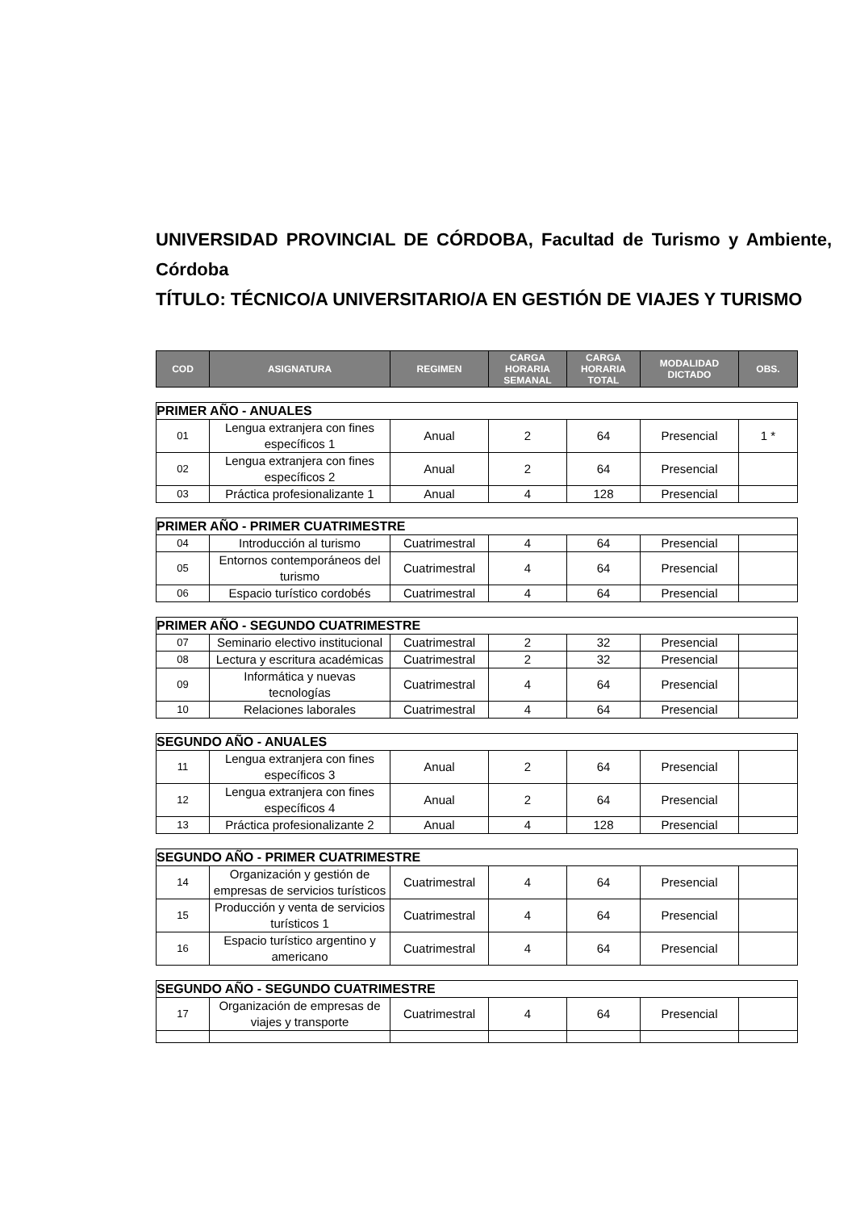UNIVERSIDAD PROVINCIAL DE CÓRDOBA, Facultad de Turismo y Ambiente, Córdoba
TÍTULO: TÉCNICO/A UNIVERSITARIO/A EN GESTIÓN DE VIAJES Y TURISMO
| COD | ASIGNATURA | REGIMEN | CARGA HORARIA SEMANAL | CARGA HORARIA TOTAL | MODALIDAD DICTADO | OBS. |
| --- | --- | --- | --- | --- | --- | --- |
| PRIMER AÑO - ANUALES | | | | | | |
| 01 | Lengua extranjera con fines específicos 1 | Anual | 2 | 64 | Presencial | 1 * |
| 02 | Lengua extranjera con fines específicos 2 | Anual | 2 | 64 | Presencial | |
| 03 | Práctica profesionalizante 1 | Anual | 4 | 128 | Presencial | |
| PRIMER AÑO - PRIMER CUATRIMESTRE | | | | | | |
| 04 | Introducción al turismo | Cuatrimestral | 4 | 64 | Presencial | |
| 05 | Entornos contemporáneos del turismo | Cuatrimestral | 4 | 64 | Presencial | |
| 06 | Espacio turístico cordobés | Cuatrimestral | 4 | 64 | Presencial | |
| PRIMER AÑO - SEGUNDO CUATRIMESTRE | | | | | | |
| 07 | Seminario electivo institucional | Cuatrimestral | 2 | 32 | Presencial | |
| 08 | Lectura y escritura académicas | Cuatrimestral | 2 | 32 | Presencial | |
| 09 | Informática y nuevas tecnologías | Cuatrimestral | 4 | 64 | Presencial | |
| 10 | Relaciones laborales | Cuatrimestral | 4 | 64 | Presencial | |
| SEGUNDO AÑO - ANUALES | | | | | | |
| 11 | Lengua extranjera con fines específicos 3 | Anual | 2 | 64 | Presencial | |
| 12 | Lengua extranjera con fines específicos 4 | Anual | 2 | 64 | Presencial | |
| 13 | Práctica profesionalizante 2 | Anual | 4 | 128 | Presencial | |
| SEGUNDO AÑO - PRIMER CUATRIMESTRE | | | | | | |
| 14 | Organización y gestión de empresas de servicios turísticos | Cuatrimestral | 4 | 64 | Presencial | |
| 15 | Producción y venta de servicios turísticos 1 | Cuatrimestral | 4 | 64 | Presencial | |
| 16 | Espacio turístico argentino y americano | Cuatrimestral | 4 | 64 | Presencial | |
| SEGUNDO AÑO - SEGUNDO CUATRIMESTRE | | | | | | |
| 17 | Organización de empresas de viajes y transporte | Cuatrimestral | 4 | 64 | Presencial | |